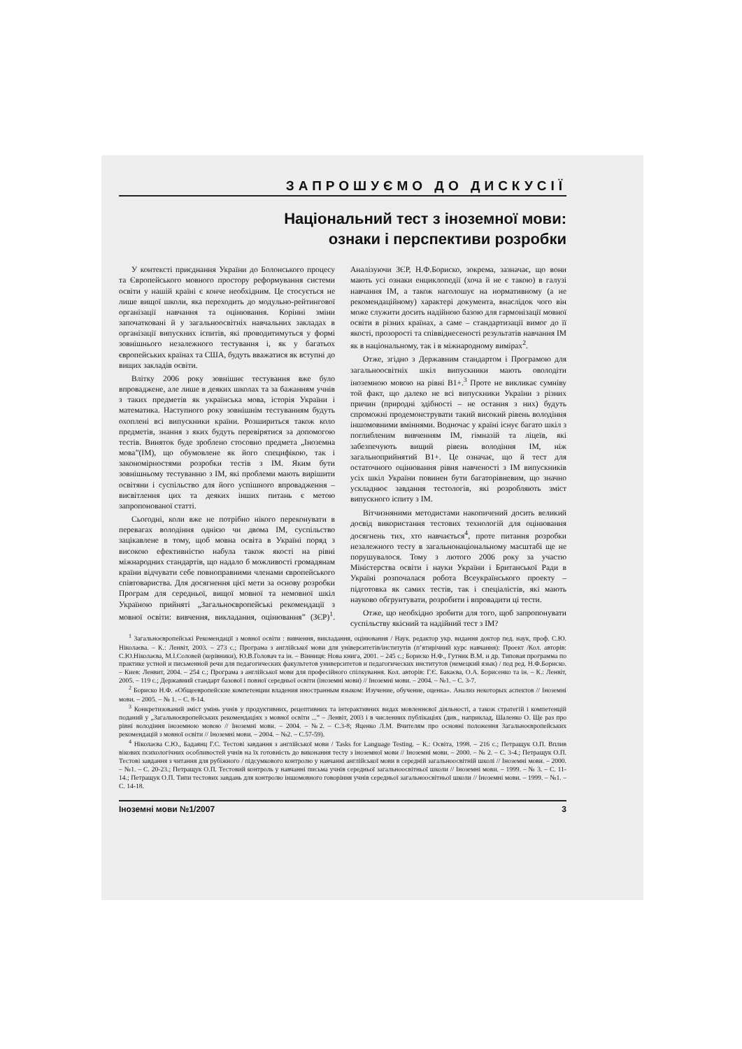ЗАПРОШУЄМО ДО ДИСКУСІЇ
Національний тест з іноземної мови:
ознаки і перспективи розробки
У контексті приєднання України до Болонського процесу та Європейського мовного простору реформування системи освіти у нашій країні є конче необхідним. Це стосується не лише вищої школи, яка переходить до модульно-рейтингової організації навчання та оцінювання. Корінні зміни започатковані й у загальноосвітніх навчальних закладах в організації випускних іспитів, які проводитимуться у формі зовнішнього незалежного тестування і, як у багатьох європейських країнах та США, будуть вважатися як вступні до вищих закладів освіти.
Влітку 2006 року зовнішнє тестування вже було впроваджене, але лише в деяких школах та за бажанням учнів з таких предметів як українська мова, історія України і математика. Наступного року зовнішнім тестуванням будуть охоплені всі випускники країни. Розшириться також коло предметів, знання з яких будуть перевірятися за допомогою тестів. Виняток буде зроблено стосовно предмета „Іноземна мова”(ІМ), що обумовлене як його специфікою, так і закономірностями розробки тестів з ІМ. Яким бути зовнішньому тестуванню з ІМ, які проблеми мають вирішити освітяни і суспільство для його успішного впровадження – висвітлення цих та деяких інших питань є метою запропонованої статті.
Сьогодні, коли вже не потрібно нікого переконувати в перевагах володіння однією чи двома ІМ, суспільство зацікавлене в тому, щоб мовна освіта в Україні поряд з високою ефективністю набула також якості на рівні міжнародних стандартів, що надало б можливості громадянам країни відчувати себе повноправними членами європейського співтовариства. Для досягнення цієї мети за основу розробки Програм для середньої, вищої мовної та немовної шкіл Україною прийняті „Загальноєвропейські рекомендації з мовної освіти: вивчення, викладання, оцінювання” (ЗЄР)<sup>1</sup>. Аналізуючи ЗЄР, Н.Ф.Бориско, зокрема, зазначає, що вони мають усі ознаки енциклопедії (хоча й не є такою) в галузі навчання ІМ, а також наголошує на нормативному (а не рекомендаційному) характері документа, внаслідок чого він може служити досить надійною базою для гармонізації мовної освіти в різних країнах, а саме – стандартизації вимог до її якості, прозорості та співвіднесеності результатів навчання ІМ як в національному, так і в міжнародному вимірах<sup>2</sup>.
Отже, згідно з Державним стандартом і Програмою для загальноосвітніх шкіл випускники мають оволодіти іноземною мовою на рівні В1+.<sup>3</sup> Проте не викликає сумніву той факт, що далеко не всі випускники України з різних причин (природні здібності – не остання з них) будуть спроможні продемонструвати такий високий рівень володіння іншомовними вміннями. Водночас у країні існує багато шкіл з поглибленим вивченням ІМ, гімназій та ліцеїв, які забезпечують вищий рівень володіння ІМ, ніж загальноприйнятий В1+. Це означає, що й тест для остаточного оцінювання рівня навченості з ІМ випускників усіх шкіл України повинен бути багаторівневим, що значно ускладнює завдання тестологів, які розробляють зміст випускного іспиту з ІМ.
Вітчизняними методистами накопичений досить великий досвід використання тестових технологій для оцінювання досягнень тих, хто навчається<sup>4</sup>, проте питання розробки незалежного тесту в загальнонаціональному масштабі ще не порушувалося. Тому з лютого 2006 року за участю Міністерства освіти і науки України і Британської Ради в Україні розпочалася робота Всеукраїнського проекту – підготовка як самих тестів, так і спеціалістів, які мають науково обгрунтувати, розробити і впровадити ці тести.
Отже, що необхідно зробити для того, щоб запропонувати суспільству якісний та надійний тест з ІМ?
<sup>1</sup> Загальноєвропейські Рекомендації з мовної освіти : вивчення, викладання, оцінювання / Наук. редактор укр. видання доктор пед. наук, проф. С.Ю. Ніколаєва. – К.: Ленвіт, 2003. – 273 с.; Програма з англійської мови для університетів/інститутів (п’ятирічний курс навчання): Проект /Кол. авторів: С.Ю.Ніколаєва, М.І.Соловей (керівники), Ю.В.Головач та ін. – Вінниця: Нова книга, 2001. – 245 с.; Бориско Н.Ф., Гутник В.М. и др. Типовая программа по практике устной и письменной речи для педагогических факультетов университетов и педагогических институтов (немецкий язык) / под ред. Н.Ф.Бориско. – Киев: Ленвит, 2004. – 254 с.; Програма з англійської мови для професійного спілкування. Кол. авторів: Г.Є. Бакаєва, О.А. Борисенко та ін. – К.: Ленвіт, 2005. – 119 с.; Державний стандарт базової і повної середньої освіти (іноземні мови) // Іноземні мови. – 2004. – №1. – С. 3-7.
<sup>2</sup> Бориско Н.Ф. «Общеевропейские компетенции владения иностранным языком: Изучение, обучение, оценка». Анализ некоторых аспектов // Іноземні мови. – 2005. – № 1. – С. 8-14.
<sup>3</sup> Конкретизований зміст умінь учнів у продуктивних, рецептивних та інтерактивних видах мовленнєвої діяльності, а також стратегій і компетенцій поданий у „Загальноєвропейських рекомендаціях з мовної освіти ...” – Ленвіт, 2003 і в численних публікаціях (див., наприклад, Шаленко О. Ще раз про рівні володіння іноземною мовою // Іноземні мови. – 2004. – №2. – С.3-8; Яценко Л.М. Вчителям про основні положення Загальноєвропейських рекомендацій з мовної освіти // Іноземні мови. – 2004. – №2. – С.57-59).
<sup>4</sup> Ніколаєва С.Ю., Бадаянц Г.С. Тестові завдання з англійської мови / Tasks for Language Testing. – К.: Освіта, 1998. – 216 с.; Петращук О.П. Вплив вікових психологічних особливостей учнів на їх готовність до виконання тесту з іноземної мови // Іноземні мови. – 2000. – № 2. – С. 3-4.; Петращук О.П. Тестові завдання з читання для рубіжного / підсумкового контролю у навчанні англійської мови в середній загальноосвітній школі // Іноземні мови. – 2000. – №1. – С. 20-23.; Петращук О.П. Тестовий контроль у навчанні письма учнів середньої загальноосвітньої школи // Іноземні мови. – 1999. – № 3. – С. 11-14.; Петращук О.П. Типи тестових завдань для контролю іншомовного говоріння учнів середньої загальноосвітньої школи // Іноземні мови. – 1999. – №1. – С. 14-18.
Іноземні мови №1/2007 3